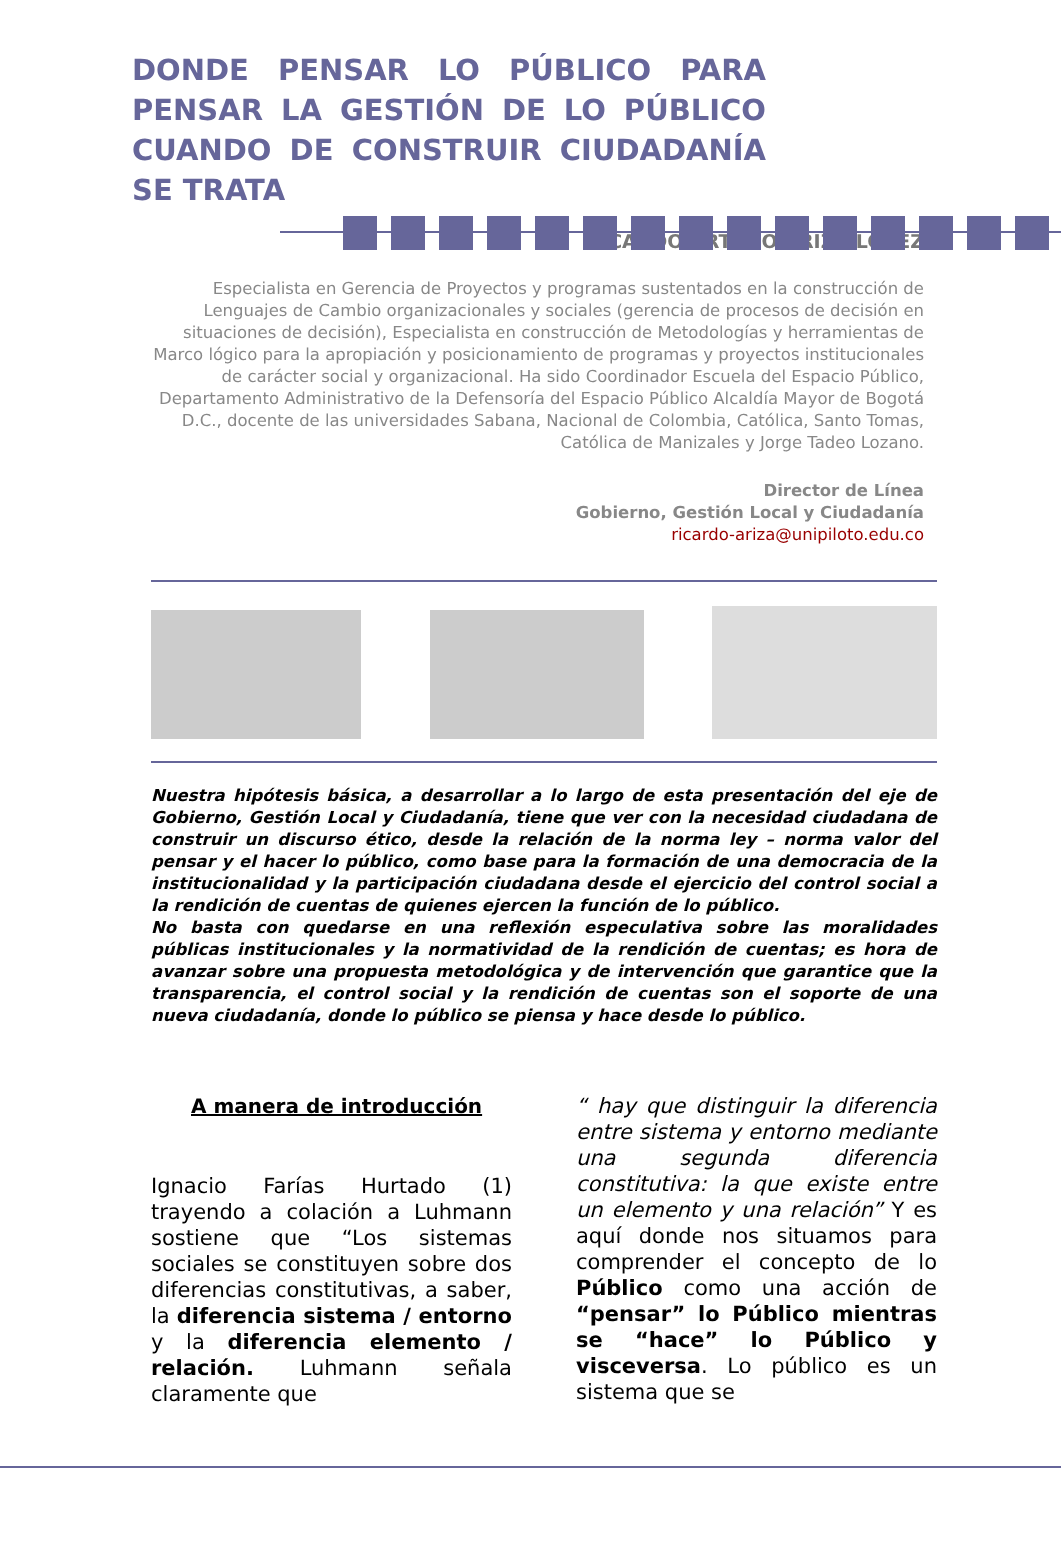DONDE PENSAR LO PÚBLICO PARA PENSAR LA GESTIÓN DE LO PÚBLICO CUANDO DE CONSTRUIR CIUDADANÍA SE TRATA
RICARDO ARTURO ARIZA LÓPEZ
Especialista en Gerencia de Proyectos y programas sustentados en la construcción de Lenguajes de Cambio organizacionales y sociales (gerencia de procesos de decisión en situaciones de decisión), Especialista en construcción de Metodologías y herramientas de Marco lógico para la apropiación y posicionamiento de programas y proyectos institucionales de carácter social y organizacional. Ha sido Coordinador Escuela del Espacio Público, Departamento Administrativo de la Defensoría del Espacio Público Alcaldía Mayor de Bogotá D.C., docente de las universidades Sabana, Nacional de Colombia, Católica, Santo Tomas, Católica de Manizales y Jorge Tadeo Lozano.
Director de Línea
Gobierno, Gestión Local y Ciudadanía
ricardo-ariza@unipiloto.edu.co
Nuestra hipótesis básica, a desarrollar a lo largo de esta presentación del eje de Gobierno, Gestión Local y Ciudadanía, tiene que ver con la necesidad ciudadana de construir un discurso ético, desde la relación de la norma ley – norma valor del pensar y el hacer lo público, como base para la formación de una democracia de la institucionalidad y la participación ciudadana desde el ejercicio del control social a la rendición de cuentas de quienes ejercen la función de lo público.
No basta con quedarse en una reflexión especulativa sobre las moralidades públicas institucionales y la normatividad de la rendición de cuentas; es hora de avanzar sobre una propuesta metodológica y de intervención que garantice que la transparencia, el control social y la rendición de cuentas son el soporte de una nueva ciudadanía, donde lo público se piensa y hace desde lo público.
A manera de introducción
Ignacio Farías Hurtado (1) trayendo a colación a Luhmann sostiene que “Los sistemas sociales se constituyen sobre dos diferencias constitutivas, a saber, la diferencia sistema / entorno y la diferencia elemento / relación. Luhmann señala claramente que
“ hay que distinguir la diferencia entre sistema y entorno mediante una segunda diferencia constitutiva: la que existe entre un elemento y una relación” Y es aquí donde nos situamos para comprender el concepto de lo Público como una acción de “pensar” lo Público mientras se “hace” lo Público y visceversa. Lo público es un sistema que se